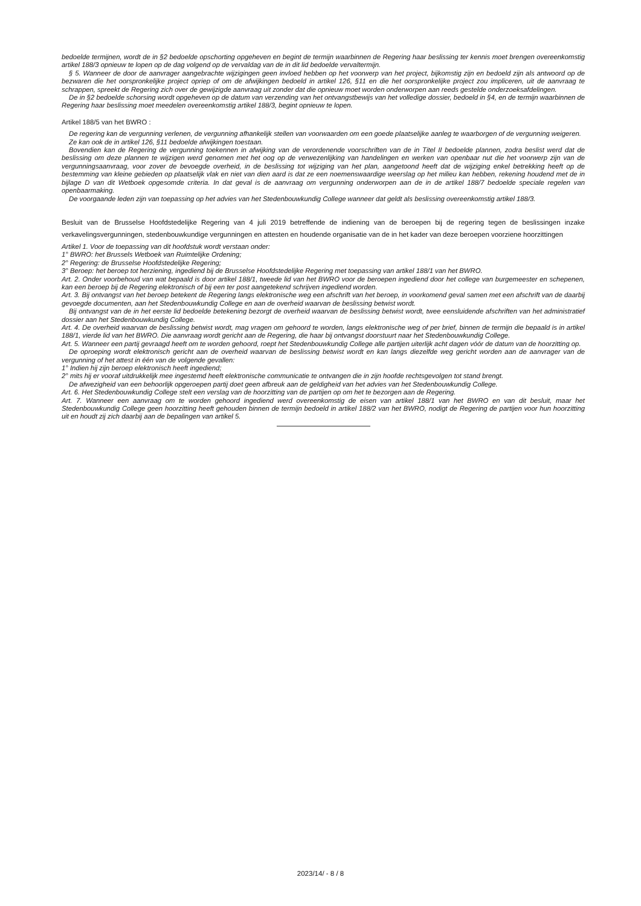bedoelde termijnen, wordt de in §2 bedoelde opschorting opgeheven en begint de termijn waarbinnen de Regering haar beslissing ter kennis moet brengen overeenkomstig artikel 188/3 opnieuw te lopen op de dag volgend op de vervaldag van de in dit lid bedoelde vervaltermijn.
§ 5. Wanneer de door de aanvrager aangebrachte wijzigingen geen invloed hebben op het voorwerp van het project, bijkomstig zijn en bedoeld zijn als antwoord op de bezwaren die het oorspronkelijke project opriep of om de afwijkingen bedoeld in artikel 126, §11 en die het oorspronkelijke project zou impliceren, uit de aanvraag te schrappen, spreekt de Regering zich over de gewijzigde aanvraag uit zonder dat die opnieuw moet worden onderworpen aan reeds gestelde onderzoeksafdelingen.
De in §2 bedoelde schorsing wordt opgeheven op de datum van verzending van het ontvangstbewijs van het volledige dossier, bedoeld in §4, en de termijn waarbinnen de Regering haar beslissing moet meedelen overeenkomstig artikel 188/3, begint opnieuw te lopen.
Artikel 188/5 van het BWRO :
De regering kan de vergunning verlenen, de vergunning afhankelijk stellen van voorwaarden om een goede plaatselijke aanleg te waarborgen of de vergunning weigeren.
Ze kan ook de in artikel 126, §11 bedoelde afwijkingen toestaan.
Bovendien kan de Regering de vergunning toekennen in afwijking van de verordenende voorschriften van de in Titel II bedoelde plannen, zodra beslist werd dat de beslissing om deze plannen te wijzigen werd genomen met het oog op de verwezenlijking van handelingen en werken van openbaar nut die het voorwerp zijn van de vergunningsaanvraag, voor zover de bevoegde overheid, in de beslissing tot wijziging van het plan, aangetoond heeft dat de wijziging enkel betrekking heeft op de bestemming van kleine gebieden op plaatselijk vlak en niet van dien aard is dat ze een noemenswaardige weerslag op het milieu kan hebben, rekening houdend met de in bijlage D van dit Wetboek opgesomde criteria. In dat geval is de aanvraag om vergunning onderworpen aan de in de artikel 188/7 bedoelde speciale regelen van openbaarmaking.
De voorgaande leden zijn van toepassing op het advies van het Stedenbouwkundig College wanneer dat geldt als beslissing overeenkomstig artikel 188/3.
Besluit van de Brusselse Hoofdstedelijke Regering van 4 juli 2019 betreffende de indiening van de beroepen bij de regering tegen de beslissingen inzake verkavelingsvergunningen, stedenbouwkundige vergunningen en attesten en houdende organisatie van de in het kader van deze beroepen voorziene hoorzittingen
Artikel 1. Voor de toepassing van dit hoofdstuk wordt verstaan onder:
1° BWRO: het Brussels Wetboek van Ruimtelijke Ordening;
2° Regering: de Brusselse Hoofdstedelijke Regering;
3° Beroep: het beroep tot herziening, ingediend bij de Brusselse Hoofdstedelijke Regering met toepassing van artikel 188/1 van het BWRO.
Art. 2. Onder voorbehoud van wat bepaald is door artikel 188/1, tweede lid van het BWRO voor de beroepen ingediend door het college van burgemeester en schepenen, kan een beroep bij de Regering elektronisch of bij een ter post aangetekend schrijven ingediend worden.
Art. 3. Bij ontvangst van het beroep betekent de Regering langs elektronische weg een afschrift van het beroep, in voorkomend geval samen met een afschrift van de daarbij gevoegde documenten, aan het Stedenbouwkundig College en aan de overheid waarvan de beslissing betwist wordt.
Bij ontvangst van de in het eerste lid bedoelde betekening bezorgt de overheid waarvan de beslissing betwist wordt, twee eensluidende afschriften van het administratief dossier aan het Stedenbouwkundig College.
Art. 4. De overheid waarvan de beslissing betwist wordt, mag vragen om gehoord te worden, langs elektronische weg of per brief, binnen de termijn die bepaald is in artikel 188/1, vierde lid van het BWRO. Die aanvraag wordt gericht aan de Regering, die haar bij ontvangst doorstuurt naar het Stedenbouwkundig College.
Art. 5. Wanneer een partij gevraagd heeft om te worden gehoord, roept het Stedenbouwkundig College alle partijen uiterlijk acht dagen vóór de datum van de hoorzitting op.
De oproeping wordt elektronisch gericht aan de overheid waarvan de beslissing betwist wordt en kan langs diezelfde weg gericht worden aan de aanvrager van de vergunning of het attest in één van de volgende gevallen:
1° Indien hij zijn beroep elektronisch heeft ingediend;
2° mits hij er vooraf uitdrukkelijk mee ingestemd heeft elektronische communicatie te ontvangen die in zijn hoofde rechtsgevolgen tot stand brengt.
De afwezigheid van een behoorlijk opgeroepen partij doet geen afbreuk aan de geldigheid van het advies van het Stedenbouwkundig College.
Art. 6. Het Stedenbouwkundig College stelt een verslag van de hoorzitting van de partijen op om het te bezorgen aan de Regering.
Art. 7. Wanneer een aanvraag om te worden gehoord ingediend werd overeenkomstig de eisen van artikel 188/1 van het BWRO en van dit besluit, maar het Stedenbouwkundig College geen hoorzitting heeft gehouden binnen de termijn bedoeld in artikel 188/2 van het BWRO, nodigt de Regering de partijen voor hun hoorzitting uit en houdt zij zich daarbij aan de bepalingen van artikel 5.
2023/14/ - 8 / 8